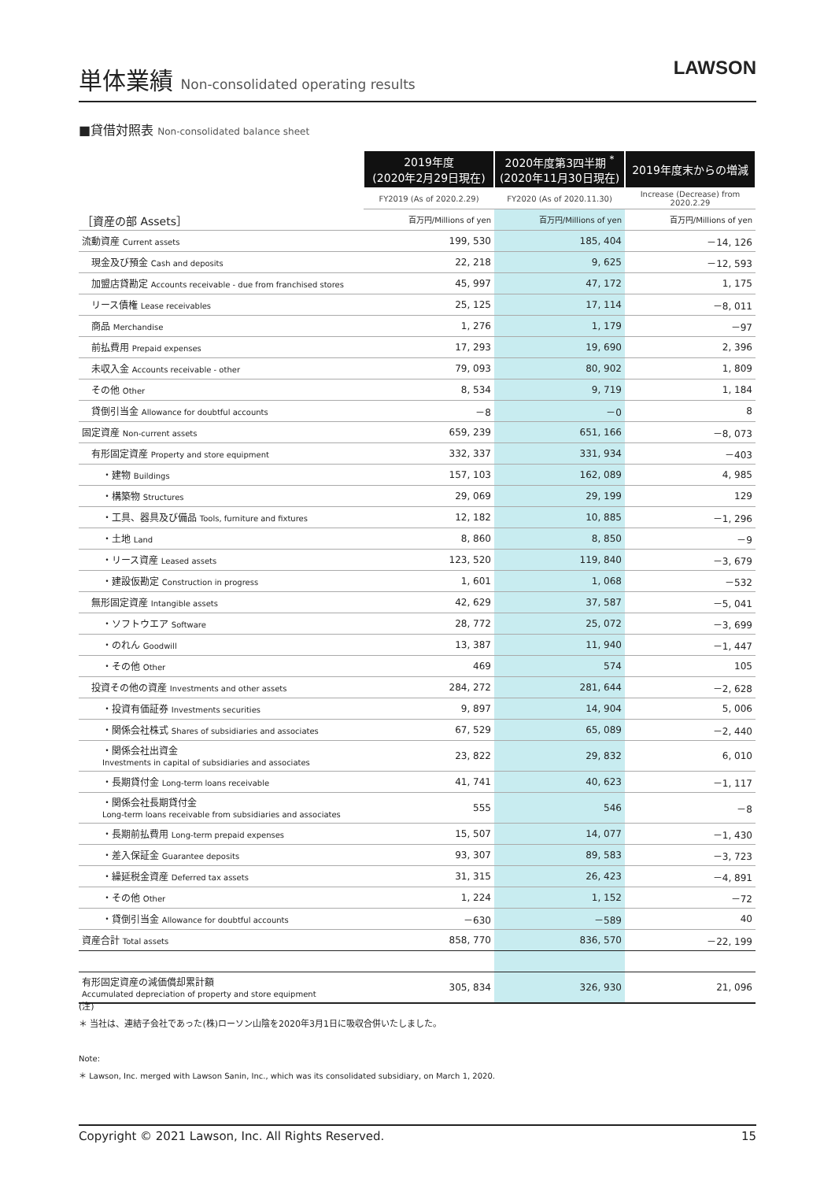単体業績 Non-consolidated operating results
LAWSON
■貸借対照表 Non-consolidated balance sheet
| | 2019年度 (2020年2月29日現在) | 2020年度第3四半期 <sup>*</sup> (2020年11月30日現在) | 2019年度末からの増減 |
| | FY2019 (As of 2020.2.29) | FY2020 (As of 2020.11.30) | Increase (Decrease) from 2020.2.29 |
| ［資産の部 Assets］ | 百万円/Millions of yen | 百万円/Millions of yen | 百万円/Millions of yen |
| 流動資産 Current assets | 199, 530 | 185, 404 | －14, 126 |
| 現金及び預金 Cash and deposits | 22, 218 | 9, 625 | －12, 593 |
| 加盟店貸勘定 Accounts receivable - due from franchised stores | 45, 997 | 47, 172 | 1, 175 |
| リース債権 Lease receivables | 25, 125 | 17, 114 | －8, 011 |
| 商品 Merchandise | 1, 276 | 1, 179 | －97 |
| 前払費用 Prepaid expenses | 17, 293 | 19, 690 | 2, 396 |
| 未収入金 Accounts receivable - other | 79, 093 | 80, 902 | 1, 809 |
| その他 Other | 8, 534 | 9, 719 | 1, 184 |
| 貸倒引当金 Allowance for doubtful accounts | －8 | －0 | 8 |
| 固定資産 Non-current assets | 659, 239 | 651, 166 | －8, 073 |
| 有形固定資産 Property and store equipment | 332, 337 | 331, 934 | －403 |
| ・建物 Buildings | 157, 103 | 162, 089 | 4, 985 |
| ・構築物 Structures | 29, 069 | 29, 199 | 129 |
| ・工具、器具及び備品 Tools, furniture and fixtures | 12, 182 | 10, 885 | －1, 296 |
| ・土地 Land | 8, 860 | 8, 850 | －9 |
| ・リース資産 Leased assets | 123, 520 | 119, 840 | －3, 679 |
| ・建設仮勘定 Construction in progress | 1, 601 | 1, 068 | －532 |
| 無形固定資産 Intangible assets | 42, 629 | 37, 587 | －5, 041 |
| ・ソフトウエア Software | 28, 772 | 25, 072 | －3, 699 |
| ・のれん Goodwill | 13, 387 | 11, 940 | －1, 447 |
| ・その他 Other | 469 | 574 | 105 |
| 投資その他の資産 Investments and other assets | 284, 272 | 281, 644 | －2, 628 |
| ・投資有価証券 Investments securities | 9, 897 | 14, 904 | 5, 006 |
| ・関係会社株式 Shares of subsidiaries and associates | 67, 529 | 65, 089 | －2, 440 |
| ・関係会社出資金 Investments in capital of subsidiaries and associates | 23, 822 | 29, 832 | 6, 010 |
| ・長期貸付金 Long-term loans receivable | 41, 741 | 40, 623 | －1, 117 |
| ・関係会社長期貸付金 Long-term loans receivable from subsidiaries and associates | 555 | 546 | －8 |
| ・長期前払費用 Long-term prepaid expenses | 15, 507 | 14, 077 | －1, 430 |
| ・差入保証金 Guarantee deposits | 93, 307 | 89, 583 | －3, 723 |
| ・繰延税金資産 Deferred tax assets | 31, 315 | 26, 423 | －4, 891 |
| ・その他 Other | 1, 224 | 1, 152 | －72 |
| ・貸倒引当金 Allowance for doubtful accounts | －630 | －589 | 40 |
| 資産合計 Total assets | 858, 770 | 836, 570 | －22, 199 |
| 有形固定資産の減価償却累計額 Accumulated depreciation of property and store equipment | 305, 834 | 326, 930 | 21, 096 |
(注)
＊ 当社は、連結子会社であった(株)ローソン山陰を2020年3月1日に吸収合併いたしました。
Note:
＊ Lawson, Inc. merged with Lawson Sanin, Inc., which was its consolidated subsidiary, on March 1, 2020.
Copyright © 2021 Lawson, Inc. All Rights Reserved. 15